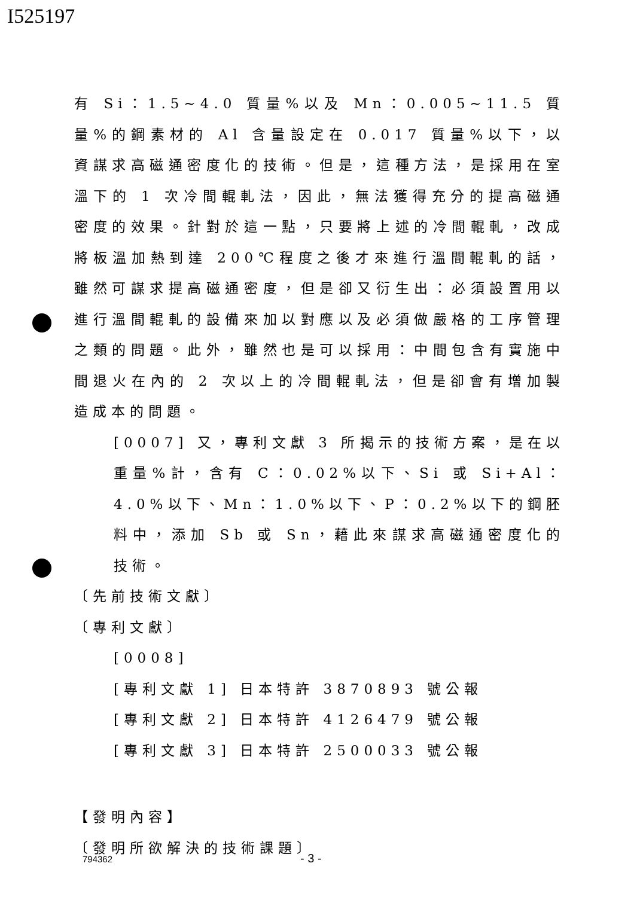I525197
有 Si：1.5~4.0 質量%以及 Mn：0.005~11.5 質量%的鋼素材的 Al 含量設定在 0.017 質量%以下，以資謀求高磁通密度化的技術。但是，這種方法，是採用在室溫下的 1 次冷間輥軋法，因此，無法獲得充分的提高磁通密度的效果。針對於這一點，只要將上述的冷間輥軋，改成將板溫加熱到達 200℃程度之後才來進行溫間輥軋的話，雖然可謀求提高磁通密度，但是卻又衍生出：必須設置用以進行溫間輥軋的設備來加以對應以及必須做嚴格的工序管理之類的問題。此外，雖然也是可以採用：中間包含有實施中間退火在內的 2 次以上的冷間輥軋法，但是卻會有增加製造成本的問題。
[0007] 又，專利文獻 3 所揭示的技術方案，是在以重量%計，含有 C：0.02%以下、Si 或 Si+Al：4.0%以下、Mn：1.0%以下、P：0.2%以下的鋼胚料中，添加 Sb 或 Sn，藉此來謀求高磁通密度化的技術。
〔先前技術文獻〕
〔專利文獻〕
[0008]
[專利文獻 1] 日本特許 3870893 號公報
[專利文獻 2] 日本特許 4126479 號公報
[專利文獻 3] 日本特許 2500033 號公報
【發明內容】
〔發明所欲解決的技術課題〕
794362 - 3 -